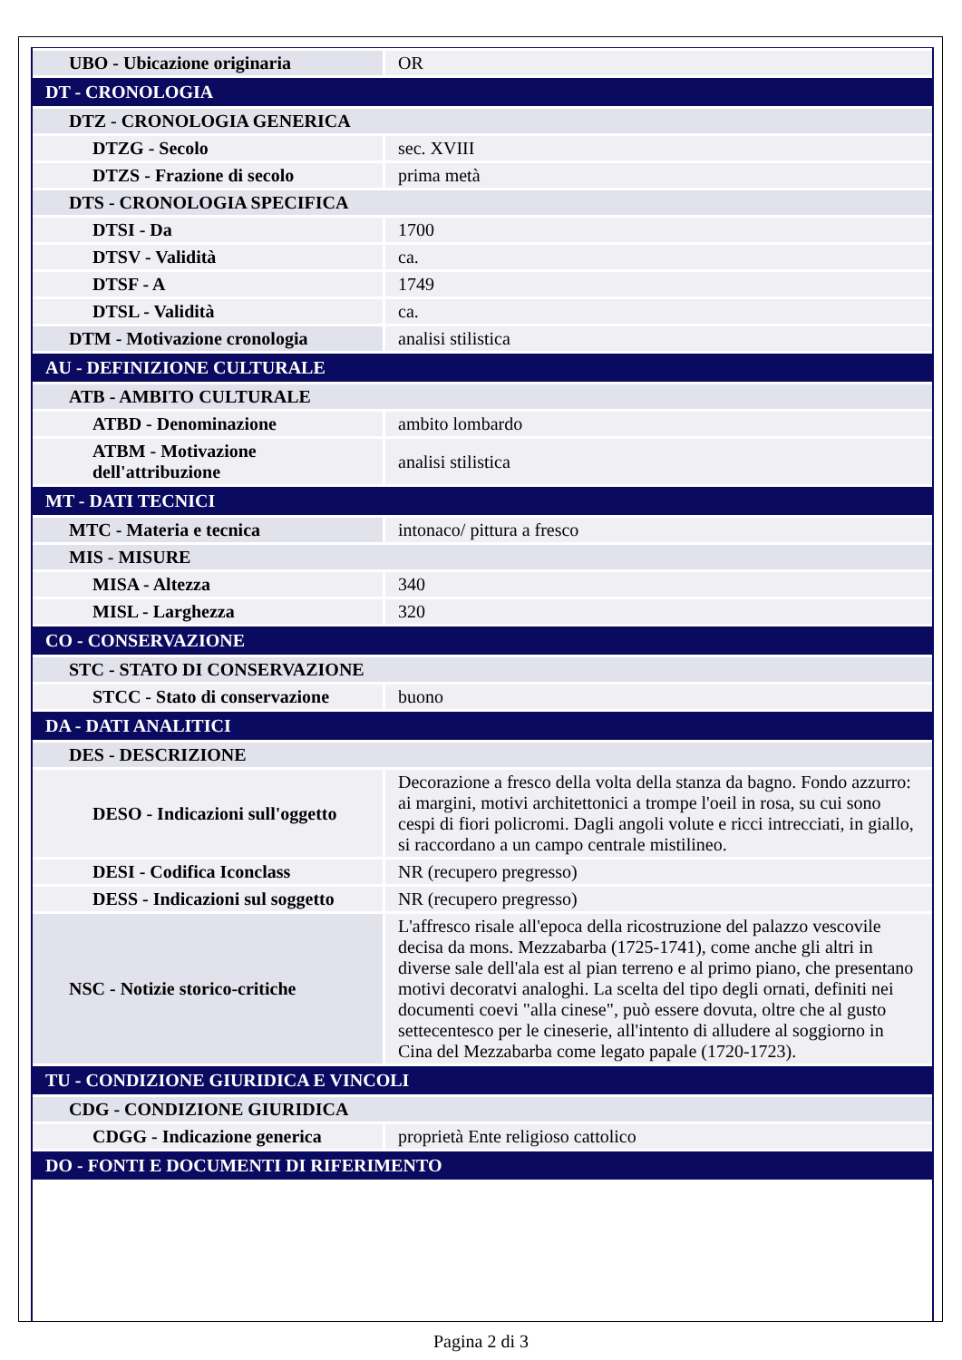| UBO - Ubicazione originaria | OR |
| DT - CRONOLOGIA | |
| DTZ - CRONOLOGIA GENERICA | |
| DTZG - Secolo | sec. XVIII |
| DTZS - Frazione di secolo | prima metà |
| DTS - CRONOLOGIA SPECIFICA | |
| DTSI - Da | 1700 |
| DTSV - Validità | ca. |
| DTSF - A | 1749 |
| DTSL - Validità | ca. |
| DTM - Motivazione cronologia | analisi stilistica |
| AU - DEFINIZIONE CULTURALE | |
| ATB - AMBITO CULTURALE | |
| ATBD - Denominazione | ambito lombardo |
| ATBM - Motivazione dell'attribuzione | analisi stilistica |
| MT - DATI TECNICI | |
| MTC - Materia e tecnica | intonaco/ pittura a fresco |
| MIS - MISURE | |
| MISA - Altezza | 340 |
| MISL - Larghezza | 320 |
| CO - CONSERVAZIONE | |
| STC - STATO DI CONSERVAZIONE | |
| STCC - Stato di conservazione | buono |
| DA - DATI ANALITICI | |
| DES - DESCRIZIONE | |
| DESO - Indicazioni sull'oggetto | Decorazione a fresco della volta della stanza da bagno. Fondo azzurro: ai margini, motivi architettonici a trompe l'oeil in rosa, su cui sono cespi di fiori policromi. Dagli angoli volute e ricci intrecciati, in giallo, si raccordano a un campo centrale mistilineo. |
| DESI - Codifica Iconclass | NR (recupero pregresso) |
| DESS - Indicazioni sul soggetto | NR (recupero pregresso) |
| NSC - Notizie storico-critiche | L'affresco risale all'epoca della ricostruzione del palazzo vescovile decisa da mons. Mezzabarba (1725-1741), come anche gli altri in diverse sale dell'ala est al pian terreno e al primo piano, che presentano motivi decoratvi analoghi. La scelta del tipo degli ornati, definiti nei documenti coevi "alla cinese", può essere dovuta, oltre che al gusto settecentesco per le cineserie, all'intento di alludere al soggiorno in Cina del Mezzabarba come legato papale (1720-1723). |
| TU - CONDIZIONE GIURIDICA E VINCOLI | |
| CDG - CONDIZIONE GIURIDICA | |
| CDGG - Indicazione generica | proprietà Ente religioso cattolico |
| DO - FONTI E DOCUMENTI DI RIFERIMENTO | |
Pagina 2 di 3